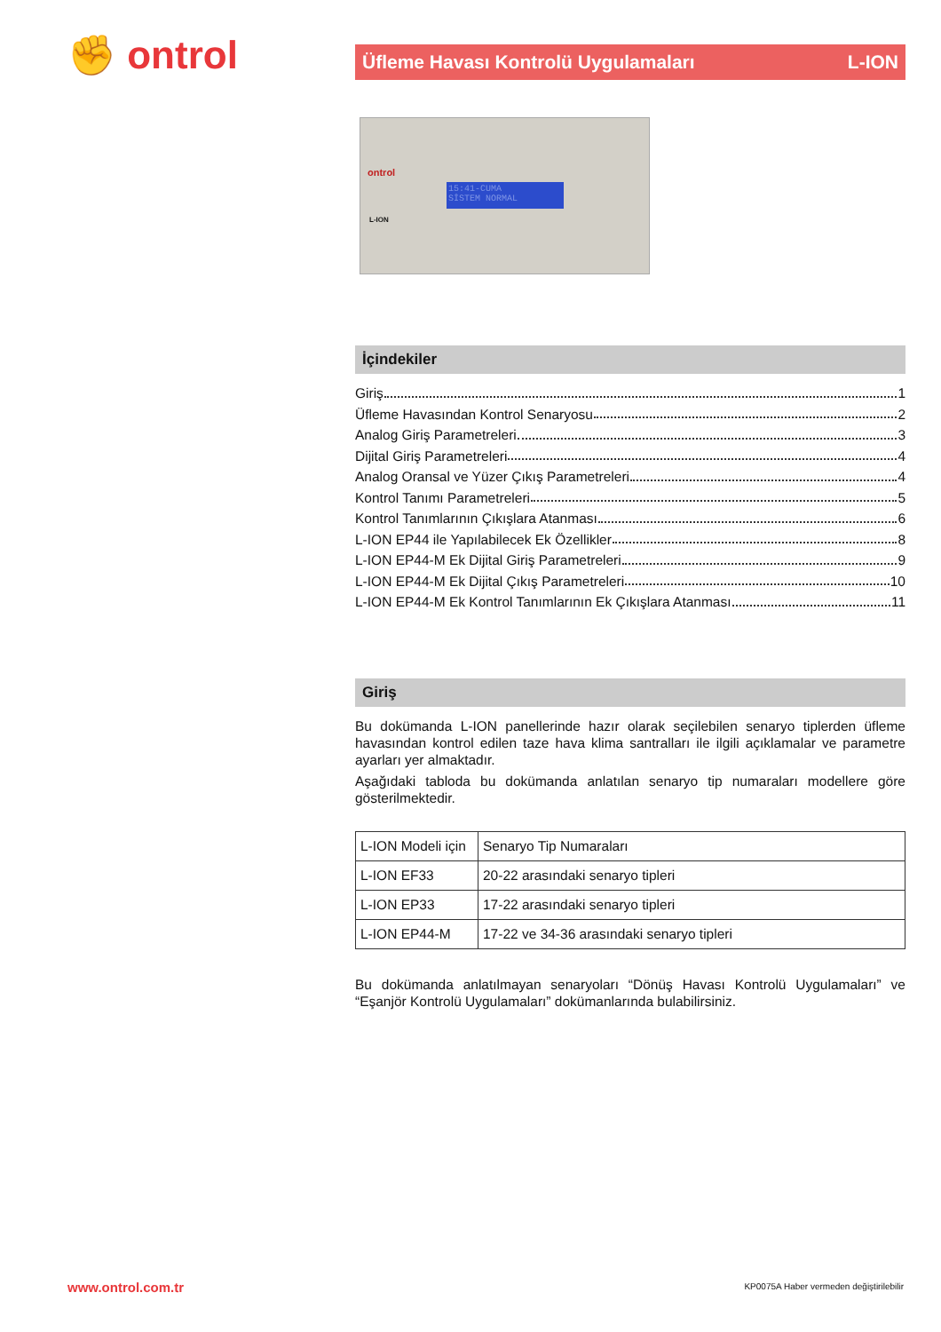✊ ontrol
Üfleme Havası Kontrolü Uygulamaları L-ION
ontrol
15:41-CUMA
SİSTEM NORMAL
L-ION
İçindekiler
Giriş 1
Üfleme Havasından Kontrol Senaryosu 2
Analog Giriş Parametreleri 3
Dijital Giriş Parametreleri 4
Analog Oransal ve Yüzer Çıkış Parametreleri 4
Kontrol Tanımı Parametreleri 5
Kontrol Tanımlarının Çıkışlara Atanması 6
L-ION EP44 ile Yapılabilecek Ek Özellikler 8
L-ION EP44-M Ek Dijital Giriş Parametreleri 9
L-ION EP44-M Ek Dijital Çıkış Parametreleri 10
L-ION EP44-M Ek Kontrol Tanımlarının Ek Çıkışlara Atanması 11
Giriş
Bu dokümanda L-ION panellerinde hazır olarak seçilebilen senaryo tiplerden üfleme havasından kontrol edilen taze hava klima santralları ile ilgili açıklamalar ve parametre ayarları yer almaktadır.
Aşağıdaki tabloda bu dokümanda anlatılan senaryo tip numaraları modellere göre gösterilmektedir.
| L-ION Modeli için | Senaryo Tip Numaraları |
| L-ION EF33 | 20-22 arasındaki senaryo tipleri |
| L-ION EP33 | 17-22 arasındaki senaryo tipleri |
| L-ION EP44-M | 17-22 ve 34-36 arasındaki senaryo tipleri |
Bu dokümanda anlatılmayan senaryoları “Dönüş Havası Kontrolü Uygulamaları” ve “Eşanjör Kontrolü Uygulamaları” dokümanlarında bulabilirsiniz.
www.ontrol.com.tr
KP0075A Haber vermeden değiştirilebilir